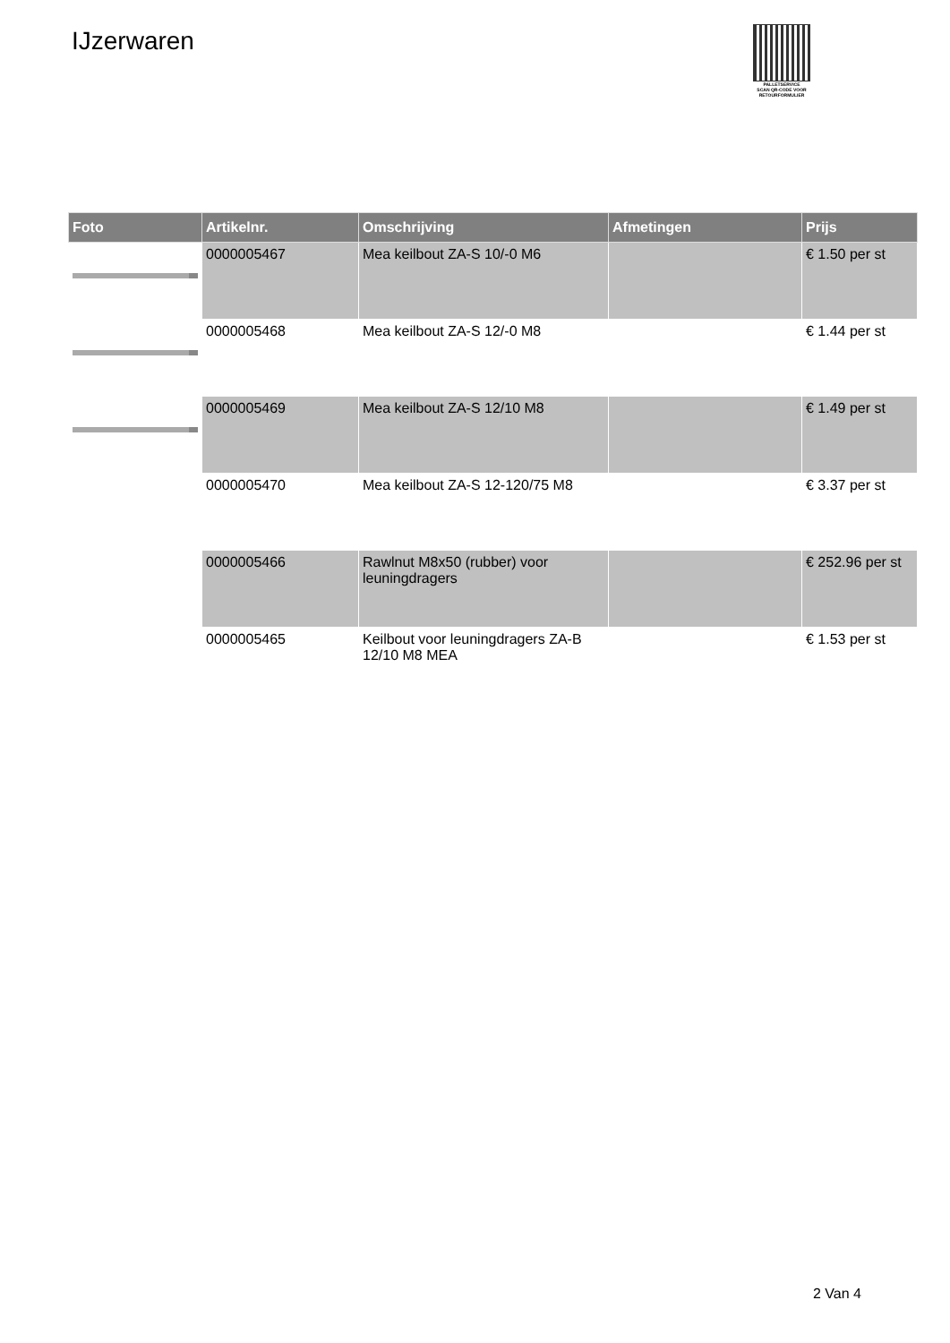IJzerwaren
PALLETSERVICE
SCAN QR-CODE VOOR RETOURFORMULIER
| Foto | Artikelnr. | Omschrijving | Afmetingen | Prijs |
| --- | --- | --- | --- | --- |
| | 0000005467 | Mea keilbout ZA-S 10/-0 M6 | | € 1.50 per st |
| | 0000005468 | Mea keilbout ZA-S 12/-0 M8 | | € 1.44 per st |
| | 0000005469 | Mea keilbout ZA-S 12/10 M8 | | € 1.49 per st |
| | 0000005470 | Mea keilbout ZA-S 12-120/75 M8 | | € 3.37 per st |
| | 0000005466 | Rawlnut M8x50 (rubber) voor leuningdragers | | € 252.96 per st |
| | 0000005465 | Keilbout voor leuningdragers ZA-B 12/10 M8 MEA | | € 1.53 per st |
2 Van 4